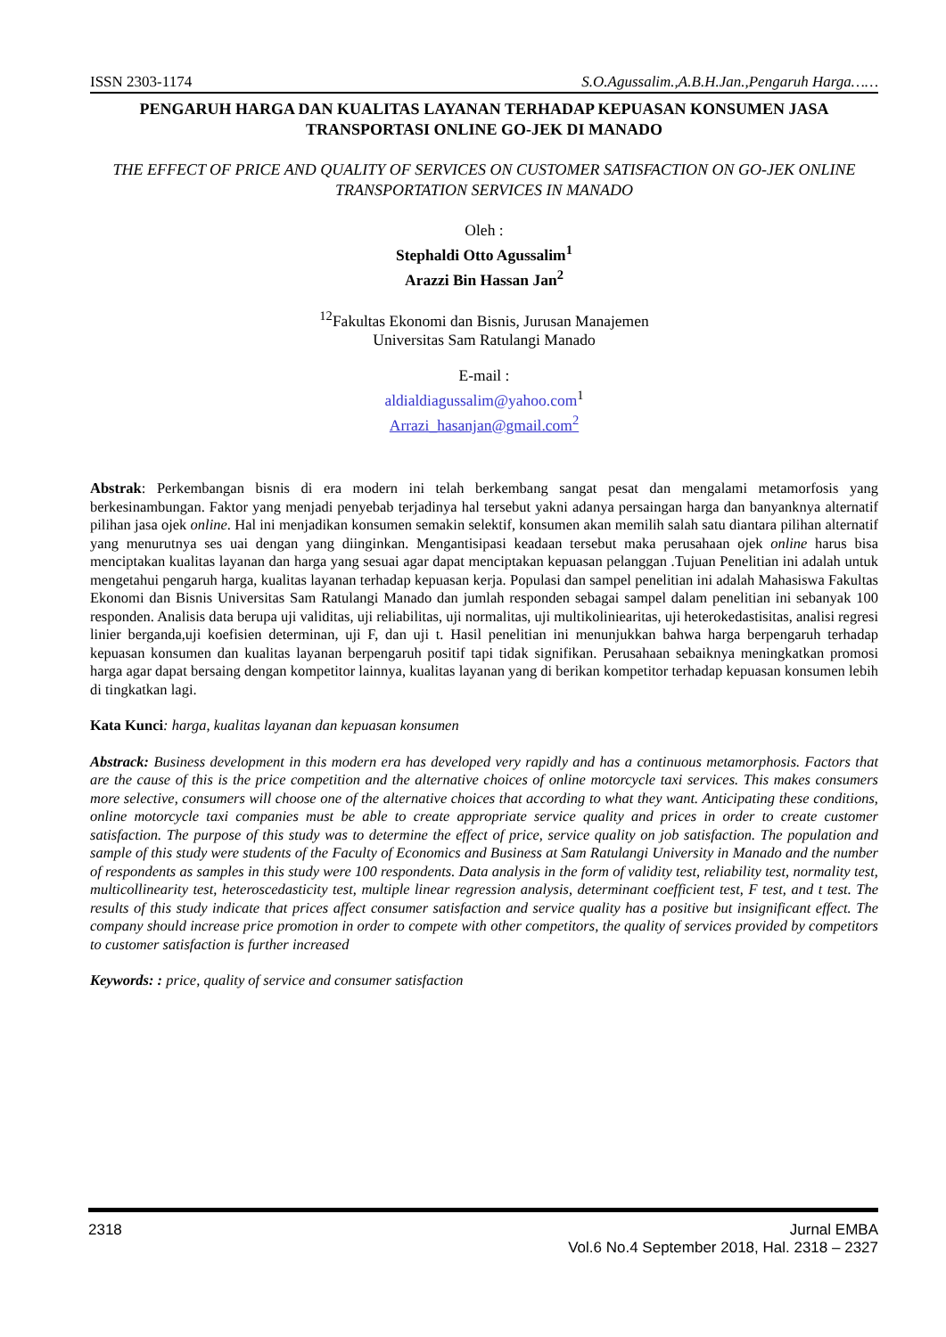ISSN 2303-1174 S.O.Agussalim.,A.B.H.Jan.,Pengaruh Harga……
PENGARUH HARGA DAN KUALITAS LAYANAN TERHADAP KEPUASAN KONSUMEN JASA TRANSPORTASI ONLINE GO-JEK DI MANADO
THE EFFECT OF PRICE AND QUALITY OF SERVICES ON CUSTOMER SATISFACTION ON GO-JEK ONLINE TRANSPORTATION SERVICES IN MANADO
Oleh :
Stephaldi Otto Agussalim<sup>1</sup>
Arazzi Bin Hassan Jan<sup>2</sup>
<sup>12</sup> Fakultas Ekonomi dan Bisnis, Jurusan Manajemen
Universitas Sam Ratulangi Manado
E-mail :
aldialdiagussalim@yahoo.com<sup>1</sup>
Arrazi_hasanjan@gmail.com<sup>2</sup>
Abstrak: Perkembangan bisnis di era modern ini telah berkembang sangat pesat dan mengalami metamorfosis yang berkesinambungan. Faktor yang menjadi penyebab terjadinya hal tersebut yakni adanya persaingan harga dan banyanknya alternatif pilihan jasa ojek online. Hal ini menjadikan konsumen semakin selektif, konsumen akan memilih salah satu diantara pilihan alternatif yang menurutnya ses uai dengan yang diinginkan. Mengantisipasi keadaan tersebut maka perusahaan ojek online harus bisa menciptakan kualitas layanan dan harga yang sesuai agar dapat menciptakan kepuasan pelanggan .Tujuan Penelitian ini adalah untuk mengetahui pengaruh harga, kualitas layanan terhadap kepuasan kerja. Populasi dan sampel penelitian ini adalah Mahasiswa Fakultas Ekonomi dan Bisnis Universitas Sam Ratulangi Manado dan jumlah responden sebagai sampel dalam penelitian ini sebanyak 100 responden. Analisis data berupa uji validitas, uji reliabilitas, uji normalitas, uji multikoliniearitas, uji heterokedastisitas, analisi regresi linier berganda,uji koefisien determinan, uji F, dan uji t. Hasil penelitian ini menunjukkan bahwa harga berpengaruh terhadap kepuasan konsumen dan kualitas layanan berpengaruh positif tapi tidak signifikan. Perusahaan sebaiknya meningkatkan promosi harga agar dapat bersaing dengan kompetitor lainnya, kualitas layanan yang di berikan kompetitor terhadap kepuasan konsumen lebih di tingkatkan lagi.
Kata Kunci: harga, kualitas layanan dan kepuasan konsumen
Abstrack: Business development in this modern era has developed very rapidly and has a continuous metamorphosis. Factors that are the cause of this is the price competition and the alternative choices of online motorcycle taxi services. This makes consumers more selective, consumers will choose one of the alternative choices that according to what they want. Anticipating these conditions, online motorcycle taxi companies must be able to create appropriate service quality and prices in order to create customer satisfaction. The purpose of this study was to determine the effect of price, service quality on job satisfaction. The population and sample of this study were students of the Faculty of Economics and Business at Sam Ratulangi University in Manado and the number of respondents as samples in this study were 100 respondents. Data analysis in the form of validity test, reliability test, normality test, multicollinearity test, heteroscedasticity test, multiple linear regression analysis, determinant coefficient test, F test, and t test. The results of this study indicate that prices affect consumer satisfaction and service quality has a positive but insignificant effect. The company should increase price promotion in order to compete with other competitors, the quality of services provided by competitors to customer satisfaction is further increased
Keywords: : price, quality of service and consumer satisfaction
2318 Jurnal EMBA
Vol.6 No.4 September 2018, Hal. 2318 – 2327